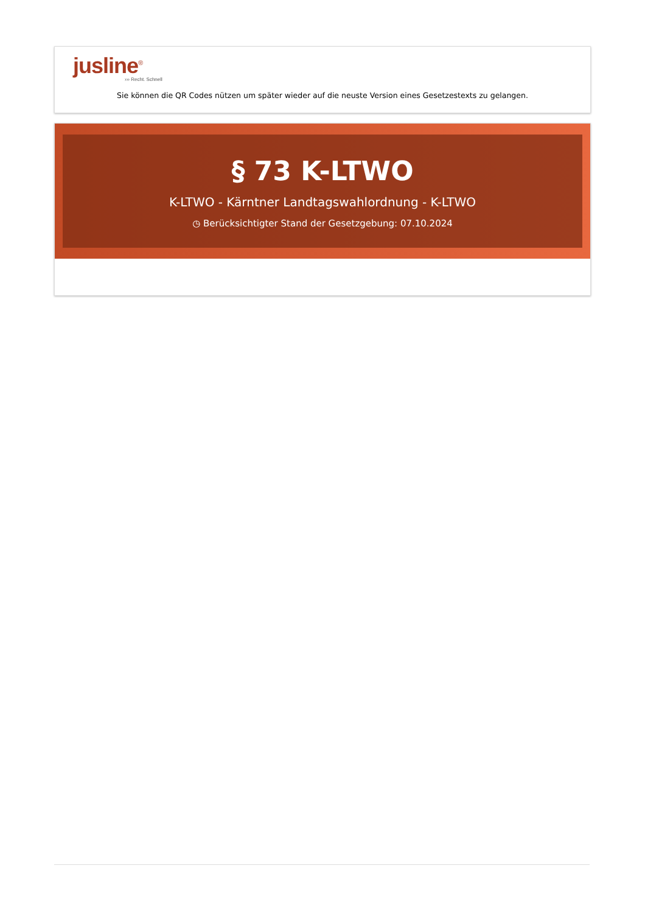jusline<sup>®</sup>
››› Recht. Schnell
Sie können die QR Codes nützen um später wieder auf die neuste Version eines Gesetzestexts zu gelangen.
§ 73 K-LTWO
K-LTWO - Kärntner Landtagswahlordnung - K-LTWO
◷ Berücksichtigter Stand der Gesetzgebung: 07.10.2024